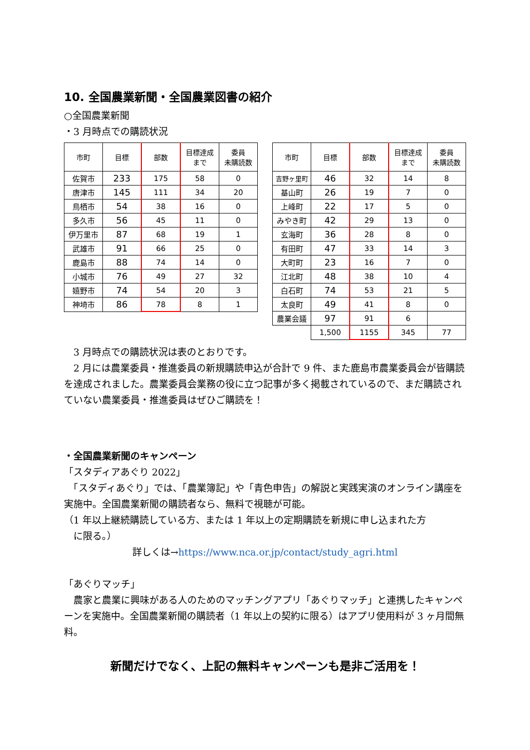10. 全国農業新聞・全国農業図書の紹介
○全国農業新聞
・3 月時点での購読状況
| 市町 | 目標 | 部数 | 目標達成 まで | 委員 未購読数 |
| --- | --- | --- | --- | --- |
| 佐賀市 | 233 | 175 | 58 | 0 |
| 唐津市 | 145 | 111 | 34 | 20 |
| 鳥栖市 | 54 | 38 | 16 | 0 |
| 多久市 | 56 | 45 | 11 | 0 |
| 伊万里市 | 87 | 68 | 19 | 1 |
| 武雄市 | 91 | 66 | 25 | 0 |
| 鹿島市 | 88 | 74 | 14 | 0 |
| 小城市 | 76 | 49 | 27 | 32 |
| 嬉野市 | 74 | 54 | 20 | 3 |
| 神埼市 | 86 | 78 | 8 | 1 |
| 市町 | 目標 | 部数 | 目標達成 まで | 委員 未購読数 |
| --- | --- | --- | --- | --- |
| 吉野ヶ里町 | 46 | 32 | 14 | 8 |
| 基山町 | 26 | 19 | 7 | 0 |
| 上峰町 | 22 | 17 | 5 | 0 |
| みやき町 | 42 | 29 | 13 | 0 |
| 玄海町 | 36 | 28 | 8 | 0 |
| 有田町 | 47 | 33 | 14 | 3 |
| 大町町 | 23 | 16 | 7 | 0 |
| 江北町 | 48 | 38 | 10 | 4 |
| 白石町 | 74 | 53 | 21 | 5 |
| 太良町 | 49 | 41 | 8 | 0 |
| 農業会議 | 97 | 91 | 6 | |
| | 1,500 | 1155 | 345 | 77 |
　3 月時点での購読状況は表のとおりです。
　2 月には農業委員・推進委員の新規購読申込が合計で 9 件、また鹿島市農業委員会が皆購読を達成されました。農業委員会業務の役に立つ記事が多く掲載されているので、まだ購読されていない農業委員・推進委員はぜひご購読を！
・全国農業新聞のキャンペーン
「スタディアあぐり 2022」
　「スタディあぐり」では、「農業簿記」や「青色申告」の解説と実践実演のオンライン講座を実施中。全国農業新聞の購読者なら、無料で視聴が可能。
（1 年以上継続購読している方、または 1 年以上の定期購読を新規に申し込まれた方
　に限る。）
詳しくは→https://www.nca.or.jp/contact/study_agri.html
「あぐりマッチ」
　農家と農業に興味がある人のためのマッチングアプリ「あぐりマッチ」と連携したキャンペーンを実施中。全国農業新聞の購読者（1 年以上の契約に限る）はアプリ使用料が 3 ヶ月間無料。
新聞だけでなく、上記の無料キャンペーンも是非ご活用を！